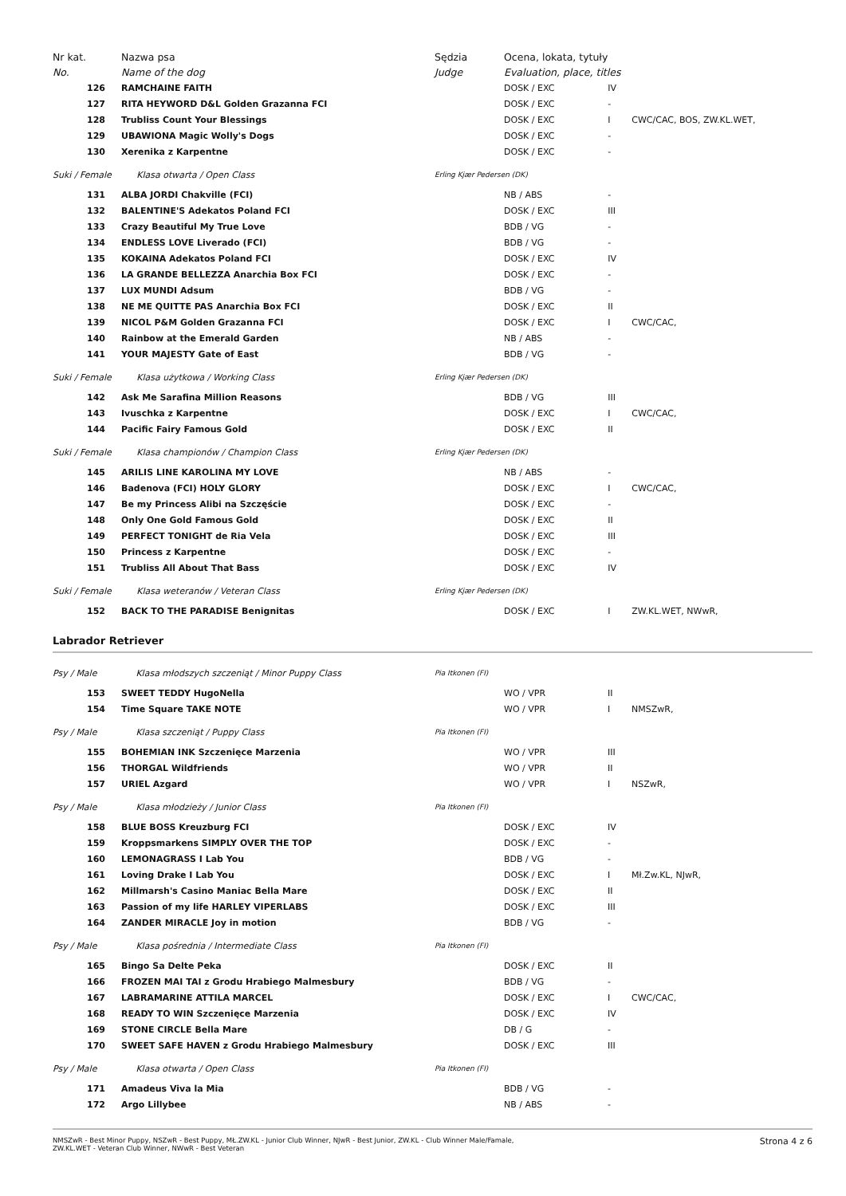| Nr kat. | Nazwa psa | Sędzia | Ocena, lokata, tytuły | | |
| --- | --- | --- | --- | --- | --- |
| No. | Name of the dog | Judge | Evaluation, place, titles | | |
| 126 | RAMCHAINE FAITH | | DOSK / EXC | IV | |
| 127 | RITA HEYWORD D&L Golden Grazanna FCI | | DOSK / EXC | - | |
| 128 | Trubliss Count Your Blessings | | DOSK / EXC | I | CWC/CAC, BOS, ZW.KL.WET, |
| 129 | UBAWIONA Magic Wolly's Dogs | | DOSK / EXC | - | |
| 130 | Xerenika z Karpentne | | DOSK / EXC | - | |
| Suki / Female Klasa otwarta / Open Class | | Erling Kjær Pedersen (DK) | | | |
| 131 | ALBA JORDI Chakville (FCI) | | NB / ABS | - | |
| 132 | BALENTINE'S Adekatos Poland FCI | | DOSK / EXC | III | |
| 133 | Crazy Beautiful My True Love | | BDB / VG | - | |
| 134 | ENDLESS LOVE Liverado (FCI) | | BDB / VG | - | |
| 135 | KOKAINA Adekatos Poland FCI | | DOSK / EXC | IV | |
| 136 | LA GRANDE BELLEZZA Anarchia Box FCI | | DOSK / EXC | - | |
| 137 | LUX MUNDI Adsum | | BDB / VG | - | |
| 138 | NE ME QUITTE PAS Anarchia Box FCI | | DOSK / EXC | II | |
| 139 | NICOL P&M Golden Grazanna FCI | | DOSK / EXC | I | CWC/CAC, |
| 140 | Rainbow at the Emerald Garden | | NB / ABS | - | |
| 141 | YOUR MAJESTY Gate of East | | BDB / VG | - | |
| Suki / Female Klasa użytkowa / Working Class | | Erling Kjær Pedersen (DK) | | | |
| 142 | Ask Me Sarafina Million Reasons | | BDB / VG | III | |
| 143 | Ivuschka z Karpentne | | DOSK / EXC | I | CWC/CAC, |
| 144 | Pacific Fairy Famous Gold | | DOSK / EXC | II | |
| Suki / Female Klasa championów / Champion Class | | Erling Kjær Pedersen (DK) | | | |
| 145 | ARILIS LINE KAROLINA MY LOVE | | NB / ABS | - | |
| 146 | Badenova (FCI) HOLY GLORY | | DOSK / EXC | I | CWC/CAC, |
| 147 | Be my Princess Alibi na Szczęście | | DOSK / EXC | - | |
| 148 | Only One Gold Famous Gold | | DOSK / EXC | II | |
| 149 | PERFECT TONIGHT de Ria Vela | | DOSK / EXC | III | |
| 150 | Princess z Karpentne | | DOSK / EXC | - | |
| 151 | Trubliss All About That Bass | | DOSK / EXC | IV | |
| Suki / Female Klasa weteranów / Veteran Class | | Erling Kjær Pedersen (DK) | | | |
| 152 | BACK TO THE PARADISE Benignitas | | DOSK / EXC | I | ZW.KL.WET, NWwR, |
Labrador Retriever
| Psy / Male Klasa młodszych szczeniąt / Minor Puppy Class | | Pia Itkonen (FI) | | | |
| 153 | SWEET TEDDY HugoNella | | WO / VPR | II | |
| 154 | Time Square TAKE NOTE | | WO / VPR | I | NMSZwR, |
| Psy / Male Klasa szczeniąt / Puppy Class | | Pia Itkonen (FI) | | | |
| 155 | BOHEMIAN INK Szczenięce Marzenia | | WO / VPR | III | |
| 156 | THORGAL Wildfriends | | WO / VPR | II | |
| 157 | URIEL Azgard | | WO / VPR | I | NSZwR, |
| Psy / Male Klasa młodzieży / Junior Class | | Pia Itkonen (FI) | | | |
| 158 | BLUE BOSS Kreuzburg FCI | | DOSK / EXC | IV | |
| 159 | Kroppsmarkens SIMPLY OVER THE TOP | | DOSK / EXC | - | |
| 160 | LEMONAGRASS I Lab You | | BDB / VG | - | |
| 161 | Loving Drake I Lab You | | DOSK / EXC | I | Mł.Zw.KL, NJwR, |
| 162 | Millmarsh's Casino Maniac Bella Mare | | DOSK / EXC | II | |
| 163 | Passion of my life HARLEY VIPERLABS | | DOSK / EXC | III | |
| 164 | ZANDER MIRACLE Joy in motion | | BDB / VG | - | |
| Psy / Male Klasa pośrednia / Intermediate Class | | Pia Itkonen (FI) | | | |
| 165 | Bingo Sa Delte Peka | | DOSK / EXC | II | |
| 166 | FROZEN MAI TAI z Grodu Hrabiego Malmesbury | | BDB / VG | - | |
| 167 | LABRAMARINE ATTILA MARCEL | | DOSK / EXC | I | CWC/CAC, |
| 168 | READY TO WIN Szczenięce Marzenia | | DOSK / EXC | IV | |
| 169 | STONE CIRCLE Bella Mare | | DB / G | - | |
| 170 | SWEET SAFE HAVEN z Grodu Hrabiego Malmesbury | | DOSK / EXC | III | |
| Psy / Male Klasa otwarta / Open Class | | Pia Itkonen (FI) | | | |
| 171 | Amadeus Viva la Mia | | BDB / VG | - | |
| 172 | Argo Lillybee | | NB / ABS | - | |
NMSZwR - Best Minor Puppy, NSZwR - Best Puppy, MŁ.ZW.KL - Junior Club Winner, NJwR - Best Junior, ZW.KL - Club Winner Male/Famale,
ZW.KL.WET - Veteran Club Winner, NWwR - Best Veteran
Strona 4 z 6